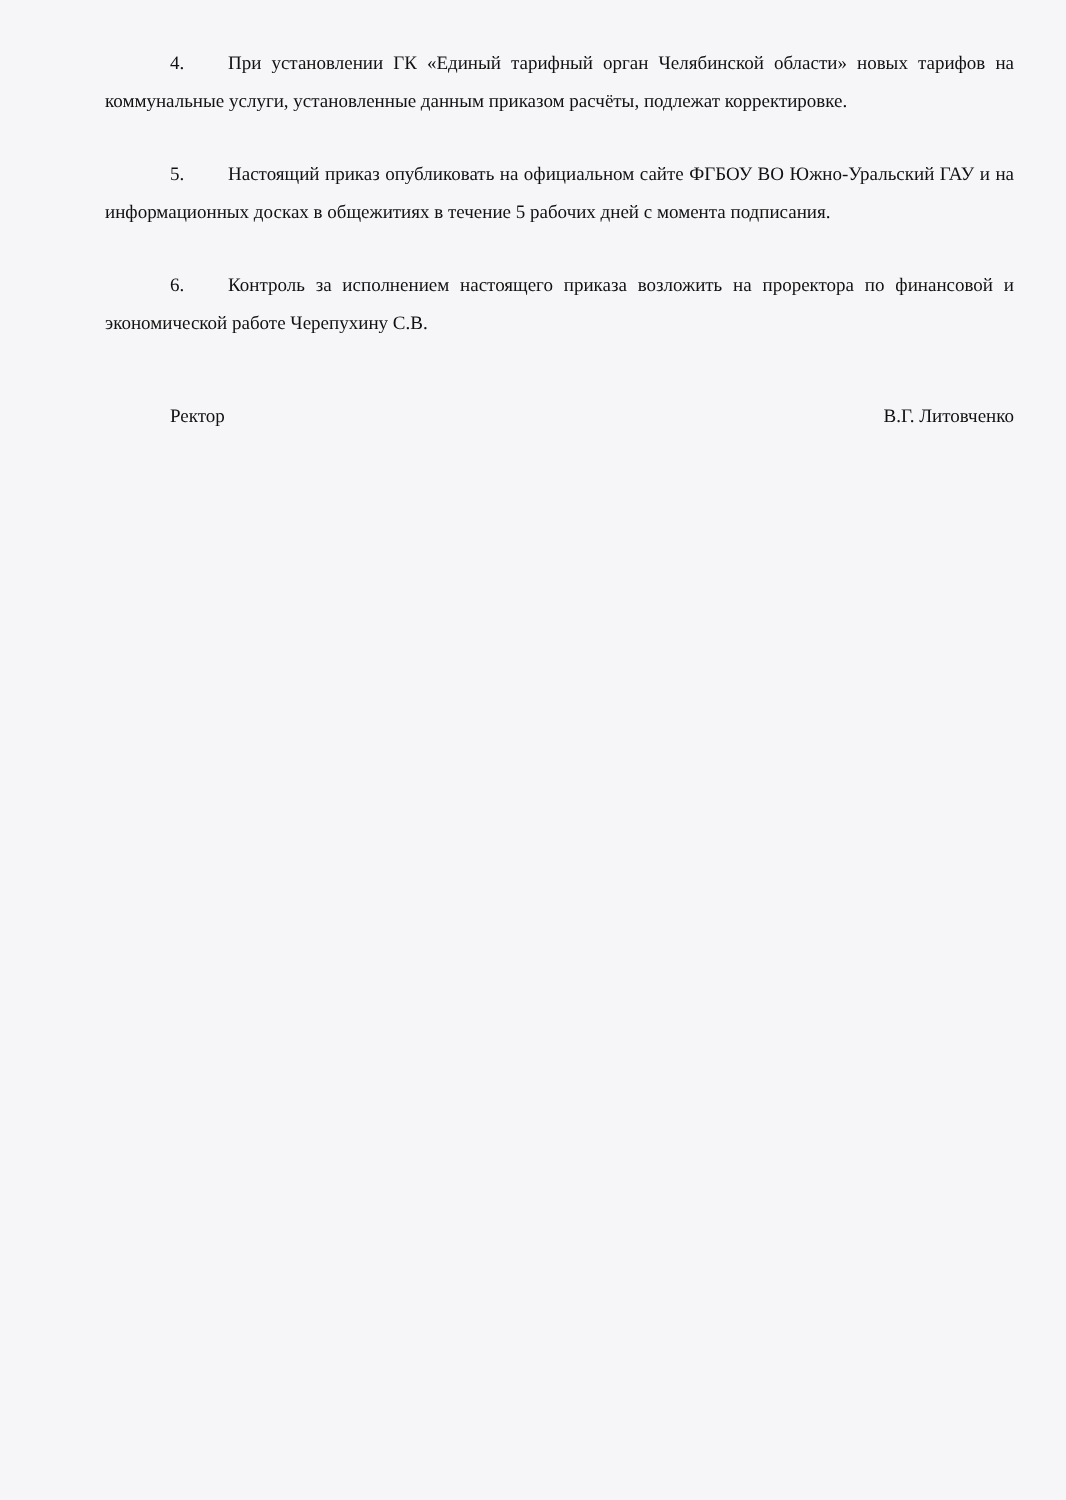4. При установлении ГК «Единый тарифный орган Челябинской области» новых тарифов на коммунальные услуги, установленные данным приказом расчёты, подлежат корректировке.
5. Настоящий приказ опубликовать на официальном сайте ФГБОУ ВО Южно-Уральский ГАУ и на информационных досках в общежитиях в течение 5 рабочих дней с момента подписания.
6. Контроль за исполнением настоящего приказа возложить на проректора по финансовой и экономической работе Черепухину С.В.
Ректор В.Г. Литовченко